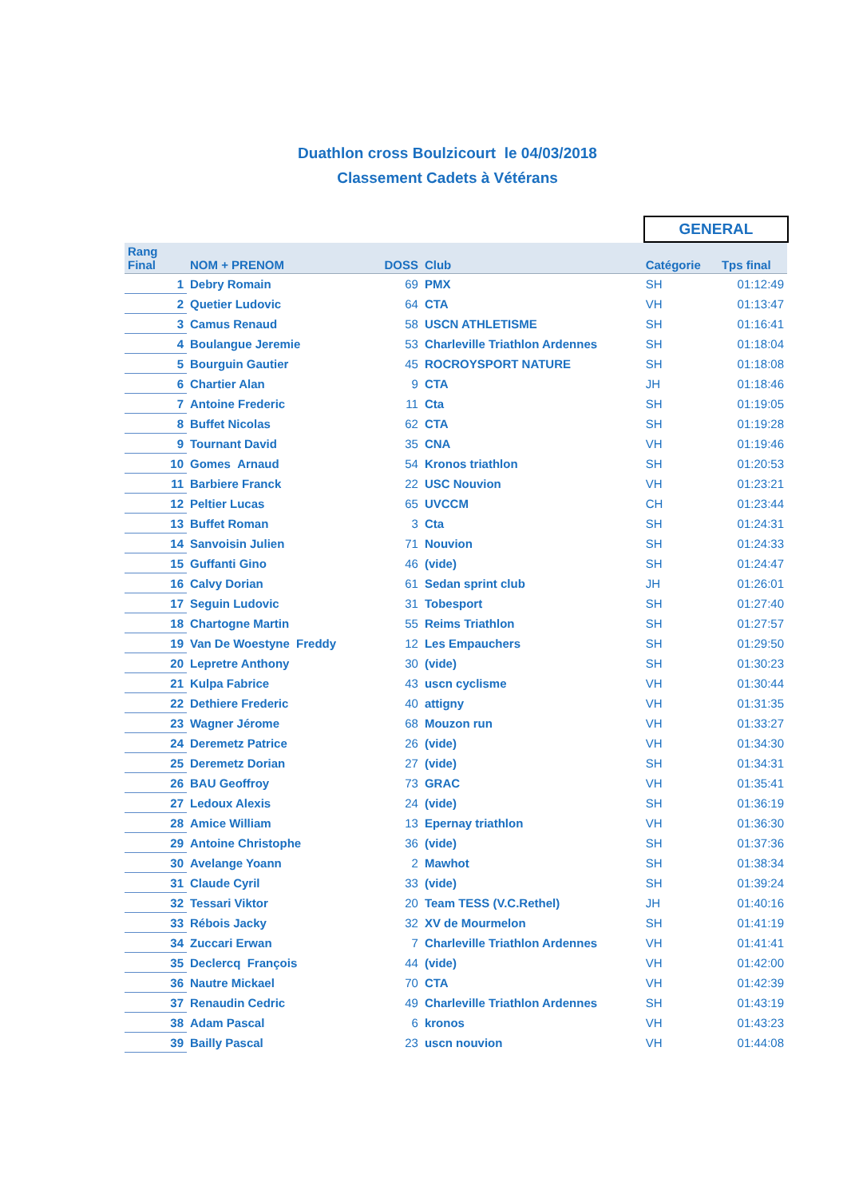Duathlon cross Boulzicourt le 04/03/2018
Classement Cadets à Vétérans
GENERAL
| Rang Final | NOM + PRENOM | DOSS | Club | Catégorie | Tps final |
| --- | --- | --- | --- | --- | --- |
| 1 | Debry Romain | 69 | PMX | SH | 01:12:49 |
| 2 | Quetier Ludovic | 64 | CTA | VH | 01:13:47 |
| 3 | Camus Renaud | 58 | USCN ATHLETISME | SH | 01:16:41 |
| 4 | Boulangue Jeremie | 53 | Charleville Triathlon Ardennes | SH | 01:18:04 |
| 5 | Bourguin Gautier | 45 | ROCROYSPORT NATURE | SH | 01:18:08 |
| 6 | Chartier Alan | 9 | CTA | JH | 01:18:46 |
| 7 | Antoine Frederic | 11 | Cta | SH | 01:19:05 |
| 8 | Buffet Nicolas | 62 | CTA | SH | 01:19:28 |
| 9 | Tournant David | 35 | CNA | VH | 01:19:46 |
| 10 | Gomes Arnaud | 54 | Kronos triathlon | SH | 01:20:53 |
| 11 | Barbiere Franck | 22 | USC Nouvion | VH | 01:23:21 |
| 12 | Peltier Lucas | 65 | UVCCM | CH | 01:23:44 |
| 13 | Buffet Roman | 3 | Cta | SH | 01:24:31 |
| 14 | Sanvoisin Julien | 71 | Nouvion | SH | 01:24:33 |
| 15 | Guffanti Gino | 46 | (vide) | SH | 01:24:47 |
| 16 | Calvy Dorian | 61 | Sedan sprint club | JH | 01:26:01 |
| 17 | Seguin Ludovic | 31 | Tobesport | SH | 01:27:40 |
| 18 | Chartogne Martin | 55 | Reims Triathlon | SH | 01:27:57 |
| 19 | Van De Woestyne Freddy | 12 | Les Empauchers | SH | 01:29:50 |
| 20 | Lepretre Anthony | 30 | (vide) | SH | 01:30:23 |
| 21 | Kulpa Fabrice | 43 | uscn cyclisme | VH | 01:30:44 |
| 22 | Dethiere Frederic | 40 | attigny | VH | 01:31:35 |
| 23 | Wagner Jérome | 68 | Mouzon run | VH | 01:33:27 |
| 24 | Deremetz Patrice | 26 | (vide) | VH | 01:34:30 |
| 25 | Deremetz Dorian | 27 | (vide) | SH | 01:34:31 |
| 26 | BAU Geoffroy | 73 | GRAC | VH | 01:35:41 |
| 27 | Ledoux Alexis | 24 | (vide) | SH | 01:36:19 |
| 28 | Amice William | 13 | Epernay triathlon | VH | 01:36:30 |
| 29 | Antoine Christophe | 36 | (vide) | SH | 01:37:36 |
| 30 | Avelange Yoann | 2 | Mawhot | SH | 01:38:34 |
| 31 | Claude Cyril | 33 | (vide) | SH | 01:39:24 |
| 32 | Tessari Viktor | 20 | Team TESS (V.C.Rethel) | JH | 01:40:16 |
| 33 | Rébois Jacky | 32 | XV de Mourmelon | SH | 01:41:19 |
| 34 | Zuccari Erwan | 7 | Charleville Triathlon Ardennes | VH | 01:41:41 |
| 35 | Declercq François | 44 | (vide) | VH | 01:42:00 |
| 36 | Nautre Mickael | 70 | CTA | VH | 01:42:39 |
| 37 | Renaudin Cedric | 49 | Charleville Triathlon Ardennes | SH | 01:43:19 |
| 38 | Adam Pascal | 6 | kronos | VH | 01:43:23 |
| 39 | Bailly Pascal | 23 | uscn nouvion | VH | 01:44:08 |